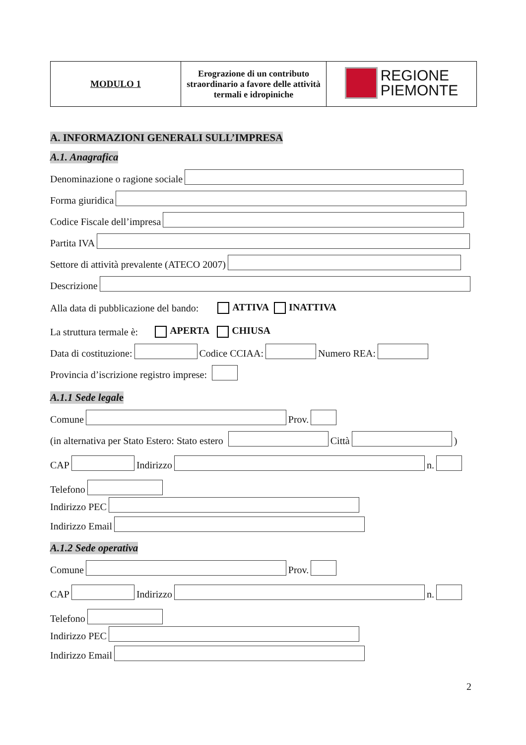| MODULO 1 | Erograzione di un contributo straordinario a favore delle attività termali e idropiniche | REGIONE PIEMONTE |
A. INFORMAZIONI GENERALI SULL’IMPRESA
A.1. Anagrafica
Denominazione o ragione sociale
Forma giuridica
Codice Fiscale dell’impresa
Partita IVA
Settore di attività prevalente (ATECO 2007)
Descrizione
Alla data di pubblicazione del bando: ATTIVA INATTIVA
La struttura termale è: APERTA CHIUSA
Data di costituzione: Codice CCIAA: Numero REA:
Provincia d’iscrizione registro imprese:
A.1.1 Sede legale
Comune Prov.
(in alternativa per Stato Estero: Stato estero Città )
CAP Indirizzo n.
Telefono
Indirizzo PEC
Indirizzo Email
A.1.2 Sede operativa
Comune Prov.
CAP Indirizzo n.
Telefono
Indirizzo PEC
Indirizzo Email
2